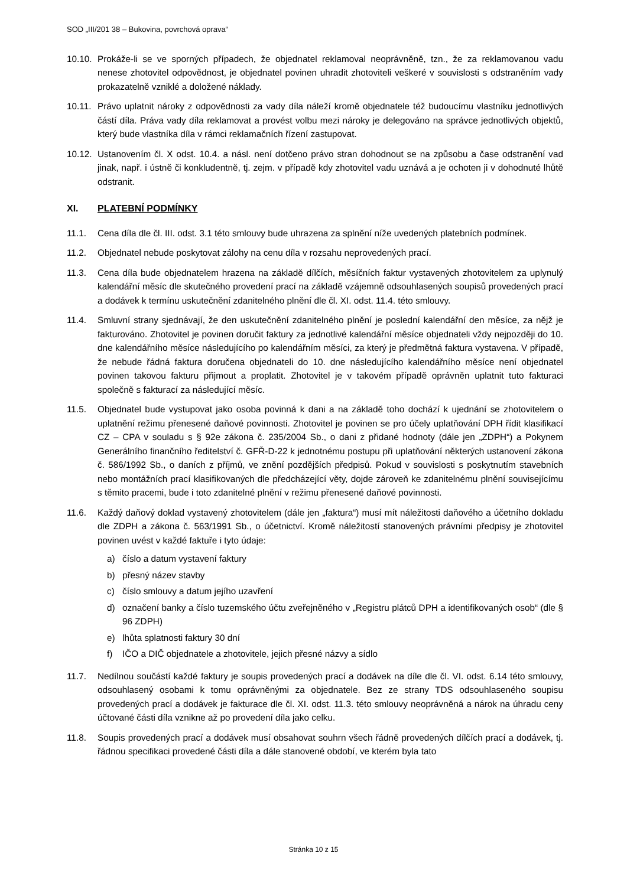SOD „III/201 38 – Bukovina, povrchová oprava“
10.10.
Prokáže-li se ve sporných případech, že objednatel reklamoval neoprávněně, tzn., že za reklamovanou vadu nenese zhotovitel odpovědnost, je objednatel povinen uhradit zhotoviteli veškeré v souvislosti s odstraněním vady prokazatelně vzniklé a doložené náklady.
10.11.
Právo uplatnit nároky z odpovědnosti za vady díla náleží kromě objednatele též budoucímu vlastníku jednotlivých částí díla. Práva vady díla reklamovat a provést volbu mezi nároky je delegováno na správce jednotlivých objektů, který bude vlastníka díla v rámci reklamačních řízení zastupovat.
10.12.
Ustanovením čl. X odst. 10.4. a násl. není dotčeno právo stran dohodnout se na způsobu a čase odstranění vad jinak, např. i ústně či konkludentně, tj. zejm. v případě kdy zhotovitel vadu uznává a je ochoten ji v dohodnuté lhůtě odstranit.
XI. PLATEBNÍ PODMÍNKY
11.1. Cena díla dle čl. III. odst. 3.1 této smlouvy bude uhrazena za splnění níže uvedených platebních podmínek.
11.2. Objednatel nebude poskytovat zálohy na cenu díla v rozsahu neprovedených prací.
11.3. Cena díla bude objednatelem hrazena na základě dílčích, měsíčních faktur vystavených zhotovitelem za uplynulý kalendářní měsíc dle skutečného provedení prací na základě vzájemně odsouhlasených soupisů provedených prací a dodávek k termínu uskutečnění zdanitelného plnění dle čl. XI. odst. 11.4. této smlouvy.
11.4. Smluvní strany sjednávají, že den uskutečnění zdanitelného plnění je poslední kalendářní den měsíce, za nějž je fakturováno. Zhotovitel je povinen doručit faktury za jednotlivé kalendářní měsíce objednateli vždy nejpozději do 10. dne kalendářního měsíce následujícího po kalendářním měsíci, za který je předmětná faktura vystavena. V případě, že nebude řádná faktura doručena objednateli do 10. dne následujícího kalendářního měsíce není objednatel povinen takovou fakturu přijmout a proplatit. Zhotovitel je v takovém případě oprávněn uplatnit tuto fakturaci společně s fakturací za následující měsíc.
11.5. Objednatel bude vystupovat jako osoba povinná k dani a na základě toho dochází k ujednání se zhotovitelem o uplatnění režimu přenesené daňové povinnosti. Zhotovitel je povinen se pro účely uplatňování DPH řídit klasifikací CZ – CPA v souladu s § 92e zákona č. 235/2004 Sb., o dani z přidané hodnoty (dále jen „ZDPH“) a Pokynem Generálního finančního ředitelství č. GFŘ-D-22 k jednotnému postupu při uplatňování některých ustanovení zákona č. 586/1992 Sb., o daních z příjmů, ve znění pozdějších předpisů. Pokud v souvislosti s poskytnutím stavebních nebo montážních prací klasifikovaných dle předcházející věty, dojde zároveň ke zdanitelnému plnění souvisejícímu s těmito pracemi, bude i toto zdanitelné plnění v režimu přenesené daňové povinnosti.
11.6. Každý daňový doklad vystavený zhotovitelem (dále jen „faktura“) musí mít náležitosti daňového a účetního dokladu dle ZDPH a zákona č. 563/1991 Sb., o účetnictví. Kromě náležitostí stanovených právními předpisy je zhotovitel povinen uvést v každé faktuře i tyto údaje:
a) číslo a datum vystavení faktury
b) přesný název stavby
c) číslo smlouvy a datum jejího uzavření
d) označení banky a číslo tuzemského účtu zveřejněného v „Registru plátců DPH a identifikovaných osob“ (dle § 96 ZDPH)
e) lhůta splatnosti faktury 30 dní
f) IČO a DIČ objednatele a zhotovitele, jejich přesné názvy a sídlo
11.7. Nedílnou součástí každé faktury je soupis provedených prací a dodávek na díle dle čl. VI. odst. 6.14 této smlouvy, odsouhlasený osobami k tomu oprávněnými za objednatele. Bez ze strany TDS odsouhlaseného soupisu provedených prací a dodávek je fakturace dle čl. XI. odst. 11.3. této smlouvy neoprávněná a nárok na úhradu ceny účtované části díla vznikne až po provedení díla jako celku.
11.8. Soupis provedených prací a dodávek musí obsahovat souhrn všech řádně provedených dílčích prací a dodávek, tj. řádnou specifikaci provedené části díla a dále stanovené období, ve kterém byla tato
Stránka 10 z 15